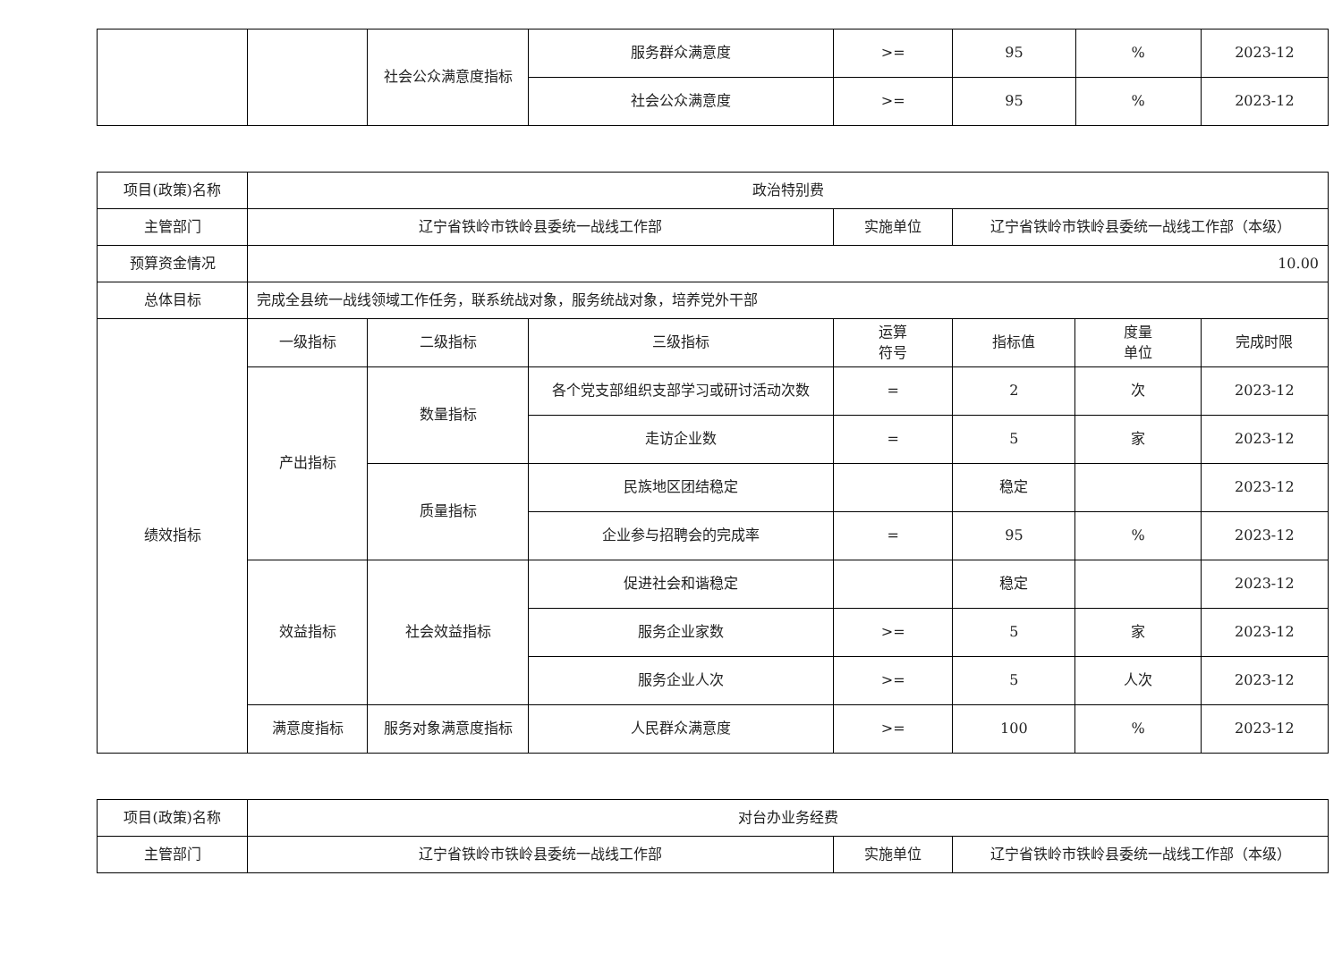| | | 社会公众满意度指标 | 服务群众满意度 | >= | 95 | % | 2023-12 |
| | | | 社会公众满意度 | >= | 95 | % | 2023-12 |
| 项目(政策)名称 | 政治特别费 | | | | | | |
| 主管部门 | 辽宁省铁岭市铁岭县委统一战线工作部 | | | 实施单位 | 辽宁省铁岭市铁岭县委统一战线工作部（本级） | | |
| 预算资金情况 | 10.00 | | | | | | |
| 总体目标 | 完成全县统一战线领域工作任务，联系统战对象，服务统战对象，培养党外干部 | | | | | | |
| 绩效指标 | 一级指标 | 二级指标 | 三级指标 | 运算 符号 | 指标值 | 度量 单位 | 完成时限 |
| | 产出指标 | 数量指标 | 各个党支部组织支部学习或研讨活动次数 | = | 2 | 次 | 2023-12 |
| | | | 走访企业数 | = | 5 | 家 | 2023-12 |
| | | 质量指标 | 民族地区团结稳定 | | 稳定 | | 2023-12 |
| | | | 企业参与招聘会的完成率 | = | 95 | % | 2023-12 |
| | 效益指标 | 社会效益指标 | 促进社会和谐稳定 | | 稳定 | | 2023-12 |
| | | | 服务企业家数 | >= | 5 | 家 | 2023-12 |
| | | | 服务企业人次 | >= | 5 | 人次 | 2023-12 |
| | 满意度指标 | 服务对象满意度指标 | 人民群众满意度 | >= | 100 | % | 2023-12 |
| 项目(政策)名称 | 对台办业务经费 | | |
| 主管部门 | 辽宁省铁岭市铁岭县委统一战线工作部 | 实施单位 | 辽宁省铁岭市铁岭县委统一战线工作部（本级） |